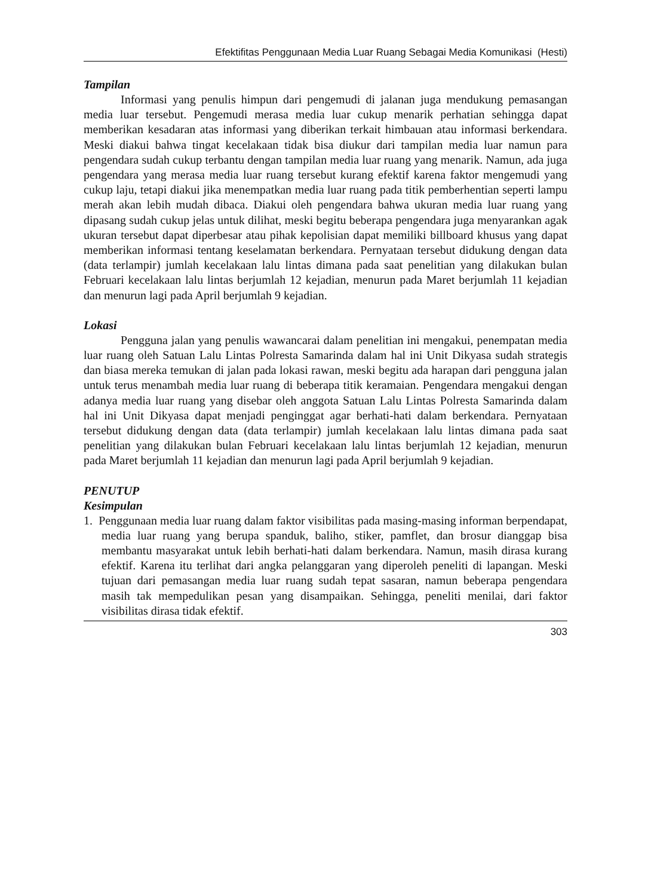Efektifitas Penggunaan Media Luar Ruang Sebagai Media Komunikasi (Hesti)
Tampilan
Informasi yang penulis himpun dari pengemudi di jalanan juga mendukung pemasangan media luar tersebut. Pengemudi merasa media luar cukup menarik perhatian sehingga dapat memberikan kesadaran atas informasi yang diberikan terkait himbauan atau informasi berkendara. Meski diakui bahwa tingat kecelakaan tidak bisa diukur dari tampilan media luar namun para pengendara sudah cukup terbantu dengan tampilan media luar ruang yang menarik. Namun, ada juga pengendara yang merasa media luar ruang tersebut kurang efektif karena faktor mengemudi yang cukup laju, tetapi diakui jika menempatkan media luar ruang pada titik pemberhentian seperti lampu merah akan lebih mudah dibaca. Diakui oleh pengendara bahwa ukuran media luar ruang yang dipasang sudah cukup jelas untuk dilihat, meski begitu beberapa pengendara juga menyarankan agak ukuran tersebut dapat diperbesar atau pihak kepolisian dapat memiliki billboard khusus yang dapat memberikan informasi tentang keselamatan berkendara. Pernyataan tersebut didukung dengan data (data terlampir) jumlah kecelakaan lalu lintas dimana pada saat penelitian yang dilakukan bulan Februari kecelakaan lalu lintas berjumlah 12 kejadian, menurun pada Maret berjumlah 11 kejadian dan menurun lagi pada April berjumlah 9 kejadian.
Lokasi
Pengguna jalan yang penulis wawancarai dalam penelitian ini mengakui, penempatan media luar ruang oleh Satuan Lalu Lintas Polresta Samarinda dalam hal ini Unit Dikyasa sudah strategis dan biasa mereka temukan di jalan pada lokasi rawan, meski begitu ada harapan dari pengguna jalan untuk terus menambah media luar ruang di beberapa titik keramaian. Pengendara mengakui dengan adanya media luar ruang yang disebar oleh anggota Satuan Lalu Lintas Polresta Samarinda dalam hal ini Unit Dikyasa dapat menjadi penginggat agar berhati-hati dalam berkendara. Pernyataan tersebut didukung dengan data (data terlampir) jumlah kecelakaan lalu lintas dimana pada saat penelitian yang dilakukan bulan Februari kecelakaan lalu lintas berjumlah 12 kejadian, menurun pada Maret berjumlah 11 kejadian dan menurun lagi pada April berjumlah 9 kejadian.
PENUTUP
Kesimpulan
1. Penggunaan media luar ruang dalam faktor visibilitas pada masing-masing informan berpendapat, media luar ruang yang berupa spanduk, baliho, stiker, pamflet, dan brosur dianggap bisa membantu masyarakat untuk lebih berhati-hati dalam berkendara. Namun, masih dirasa kurang efektif. Karena itu terlihat dari angka pelanggaran yang diperoleh peneliti di lapangan. Meski tujuan dari pemasangan media luar ruang sudah tepat sasaran, namun beberapa pengendara masih tak mempedulikan pesan yang disampaikan. Sehingga, peneliti menilai, dari faktor visibilitas dirasa tidak efektif.
303